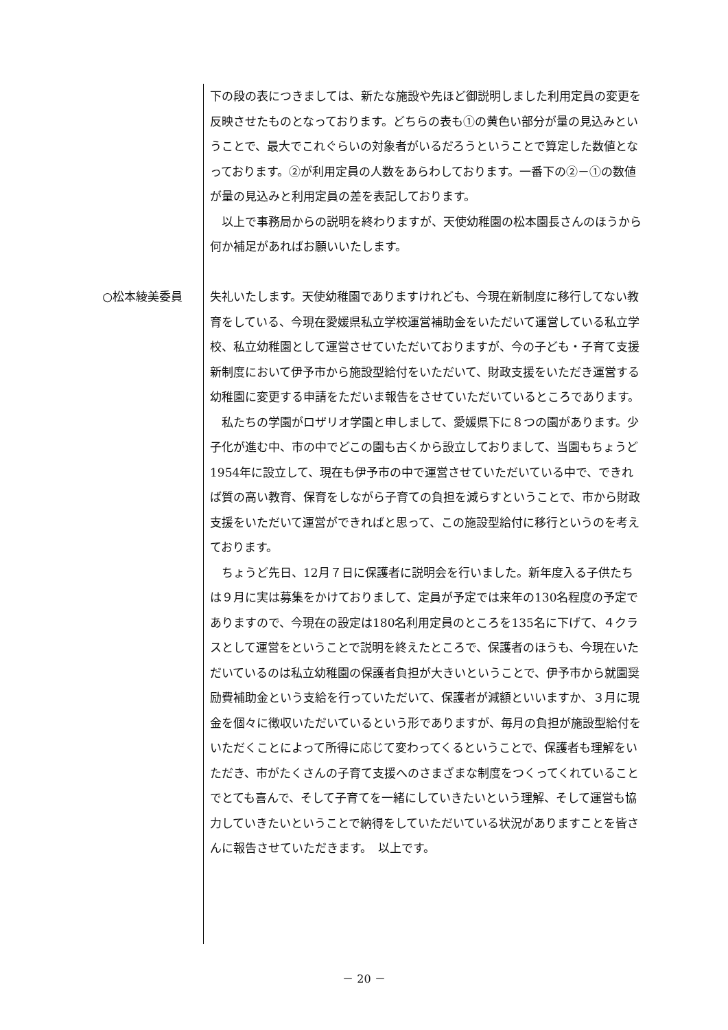下の段の表につきましては、新たな施設や先ほど御説明しました利用定員の変更を反映させたものとなっております。どちらの表も①の黄色い部分が量の見込みということで、最大でこれぐらいの対象者がいるだろうということで算定した数値となっております。②が利用定員の人数をあらわしております。一番下の②－①の数値が量の見込みと利用定員の差を表記しております。
以上で事務局からの説明を終わりますが、天使幼稚園の松本園長さんのほうから何か補足があればお願いいたします。
○松本綾美委員 失礼いたします。天使幼稚園でありますけれども、今現在新制度に移行してない教育をしている、今現在愛媛県私立学校運営補助金をいただいて運営している私立学校、私立幼稚園として運営させていただいておりますが、今の子ども・子育て支援新制度において伊予市から施設型給付をいただいて、財政支援をいただき運営する幼稚園に変更する申請をただいま報告をさせていただいているところであります。
私たちの学園がロザリオ学園と申しまして、愛媛県下に８つの園があります。少子化が進む中、市の中でどこの園も古くから設立しておりまして、当園もちょうど1954年に設立して、現在も伊予市の中で運営させていただいている中で、できれば質の高い教育、保育をしながら子育ての負担を減らすということで、市から財政支援をいただいて運営ができればと思って、この施設型給付に移行というのを考えております。
ちょうど先日、12月７日に保護者に説明会を行いました。新年度入る子供たちは９月に実は募集をかけておりまして、定員が予定では来年の130名程度の予定でありますので、今現在の設定は180名利用定員のところを135名に下げて、４クラスとして運営をということで説明を終えたところで、保護者のほうも、今現在いただいているのは私立幼稚園の保護者負担が大きいということで、伊予市から就園奨励費補助金という支給を行っていただいて、保護者が減額といいますか、３月に現金を個々に徴収いただいているという形でありますが、毎月の負担が施設型給付をいただくことによって所得に応じて変わってくるということで、保護者も理解をいただき、市がたくさんの子育て支援へのさまざまな制度をつくってくれていることでとても喜んで、そして子育てを一緒にしていきたいという理解、そして運営も協力していきたいということで納得をしていただいている状況がありますことを皆さんに報告させていただきます。　以上です。
－ 20 －